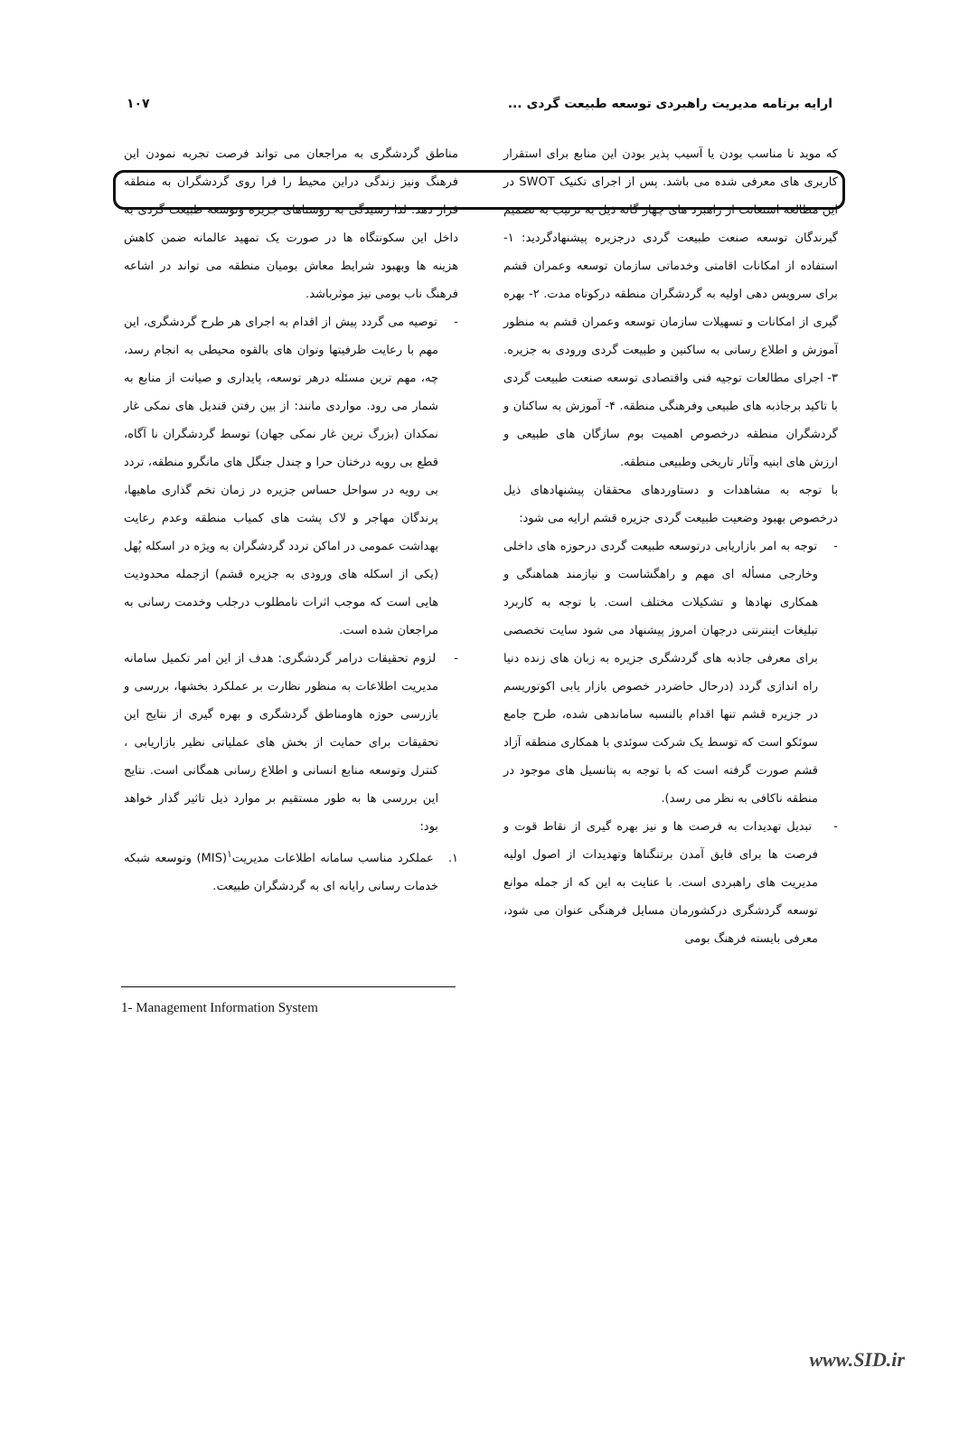ارایه برنامه مدیریت راهبردی توسعه طبیعت گردی ... ۱۰۷
که موید نا مناسب بودن یا آسیب پذیر بودن این منابع برای استقرار کاربری های معرفی شده می باشد. پس از اجرای تکنیک SWOT در این مطالعه استعانت از راهبرد های چهار گانه ذیل به ترتیب به تصمیم گیرندگان توسعه صنعت طبیعت گردی درجزیره پیشنهادگردید: ۱- استفاده از امکانات اقامتی وخدماتی سازمان توسعه وعمران قشم برای سرویس دهی اولیه به گردشگران منطقه درکوتاه مدت. ۲- بهره گیری از امکانات و تسهیلات سازمان توسعه وعمران قشم به منظور آموزش و اطلاع رسانی به ساکنین و طبیعت گردی ورودی به جزیره. ۳- اجرای مطالعات توجیه فنی واقتصادی توسعه صنعت طبیعت گردی با تاکید برجاذبه های طبیعی وفرهنگی منطقه. ۴- آموزش به ساکنان و گردشگران منطقه درخصوص اهمیت بوم سازگان های طبیعی و ارزش های ابنیه وآثار تاریخی وطبیعی منطقه.
با توجه به مشاهدات و دستاوردهای محققان پیشنهادهای ذیل درخصوص بهبود وضعیت طبیعت گردی جزیره قشم ارایه می شود:
- توجه به امر بازاریابی درتوسعه طبیعت گردی درحوزه های داخلی وخارجی مسأله ای مهم و راهگشاست و نیازمند هماهنگی و همکاری نهادها و تشکیلات مختلف است. با توجه به کاربرد تبلیغات اینترنتی درجهان امروز پیشنهاد می شود سایت تخصصی برای معرفی جاذبه های گردشگری جزیره به زبان های زنده دنیا راه اندازی گردد (درحال حاضردر خصوص بازار یابی اکوتوریسم در جزیره قشم تنها اقدام بالنسبه ساماندهی شده، طرح جامع سوئکو است که توسط یک شرکت سوئدی با همکاری منطقه آزاد قشم صورت گرفته است که با توجه به پتانسیل های موجود در منطقه ناکافی به نظر می رسد).
- تبدیل تهدیدات به فرصت ها و نیز بهره گیری از نقاط قوت و فرصت ها برای فایق آمدن برتنگناها وتهدیدات از اصول اولیه مدیریت های راهبردی است. با عنایت به این که از جمله موانع توسعه گردشگری درکشورمان مسایل فرهنگی عنوان می شود، معرفی بایسته فرهنگ بومی
مناطق گردشگری به مراجعان می تواند فرصت تجربه نمودن این فرهنگ ونیز زندگی دراین محیط را فرا روی گردشگران به منطقه قرار دهد. لذا رسیدگی به روستاهای جزیره وتوسعه طبیعت گردی به داخل این سکونتگاه ها در صورت یک تمهید عالمانه ضمن کاهش هزینه ها وبهبود شرایط معاش بومیان منطقه می تواند در اشاعه فرهنگ ناب بومی نیز موثرباشد.
- توصیه می گردد پیش از اقدام به اجرای هر طرح گردشگری، این مهم با رعایت ظرفیتها وتوان های بالقوه محیطی به انجام رسد، چه، مهم ترین مسئله درهر توسعه، پایداری و صیانت از منابع به شمار می رود. مواردی مانند: از بین رفتن قندیل های نمکی غار نمکدان (بزرگ ترین غار نمکی جهان) توسط گردشگران نا آگاه، قطع بی رویه درختان حرا و چندل جنگل های مانگرو منطقه، تردد بی رویه در سواحل حساس جزیره در زمان تخم گذاری ماهیها، پرندگان مهاجر و لاک پشت های کمیاب منطقه وعدم رعایت بهداشت عمومی در اماکن تردد گردشگران به ویژه در اسکله پُهل (یکی از اسکله های ورودی به جزیره قشم) ازجمله محدودیت هایی است که موجب اثرات نامطلوب درجلب وخدمت رسانی به مراجعان شده است.
- لزوم تحقیقات درامر گردشگری: هدف از این امر تکمیل سامانه مدیریت اطلاعات به منظور نظارت بر عملکرد بخشها، بررسی و بازرسی حوزه هاومناطق گردشگری و بهره گیری از نتایج این تحقیقات برای حمایت از بخش های عملیاتی نظیر بازاریابی ، کنترل وتوسعه منابع انسانی و اطلاع رسانی همگانی است. نتایج این بررسی ها به طور مستقیم بر موارد ذیل تاثیر گذار خواهد بود:
۱. عملکرد مناسب سامانه اطلاعات مدیریت<sup>۱</sup>(MIS) وتوسعه شبکه خدمات رسانی رایانه ای به گردشگران طبیعت.
1- Management Information System
www.SID.ir